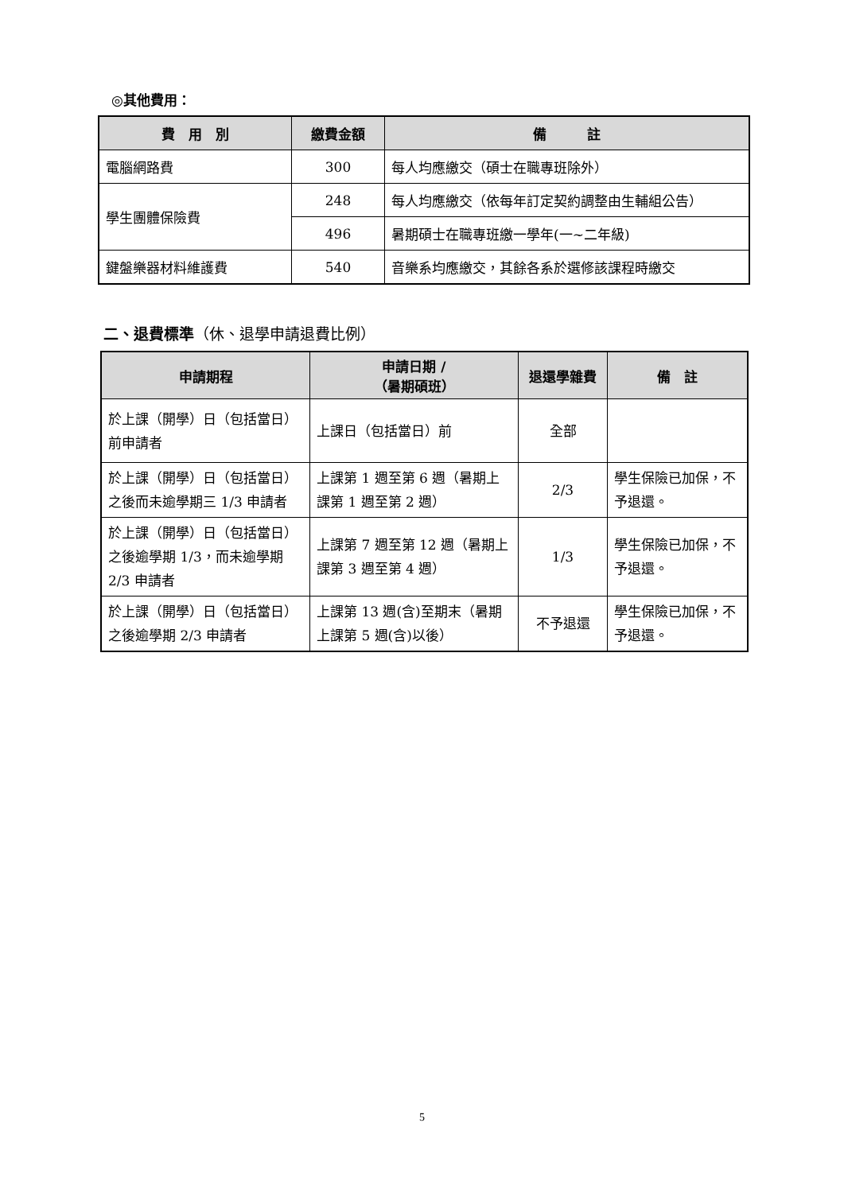◎其他費用：
| 費 用 別 | 繳費金額 | 備 註 |
| --- | --- | --- |
| 電腦網路費 | 300 | 每人均應繳交（碩士在職專班除外） |
| 學生團體保險費 | 248 | 每人均應繳交（依每年訂定契約調整由生輔組公告） |
| | 496 | 暑期碩士在職專班繳一學年(一~二年級) |
| 鍵盤樂器材料維護費 | 540 | 音樂系均應繳交，其餘各系於選修該課程時繳交 |
二、退費標準（休、退學申請退費比例）
| 申請期程 | 申請日期 / （暑期碩班） | 退還學雜費 | 備 註 |
| --- | --- | --- | --- |
| 於上課（開學）日（包括當日）前申請者 | 上課日（包括當日）前 | 全部 | |
| 於上課（開學）日（包括當日）之後而未逾學期三 1/3 申請者 | 上課第 1 週至第 6 週（暑期上課第 1 週至第 2 週） | 2/3 | 學生保險已加保，不予退還。 |
| 於上課（開學）日（包括當日）之後逾學期 1/3，而未逾學期 2/3 申請者 | 上課第 7 週至第 12 週（暑期上課第 3 週至第 4 週） | 1/3 | 學生保險已加保，不予退還。 |
| 於上課（開學）日（包括當日）之後逾學期 2/3 申請者 | 上課第 13 週(含)至期末（暑期上課第 5 週(含)以後） | 不予退還 | 學生保險已加保，不予退還。 |
5